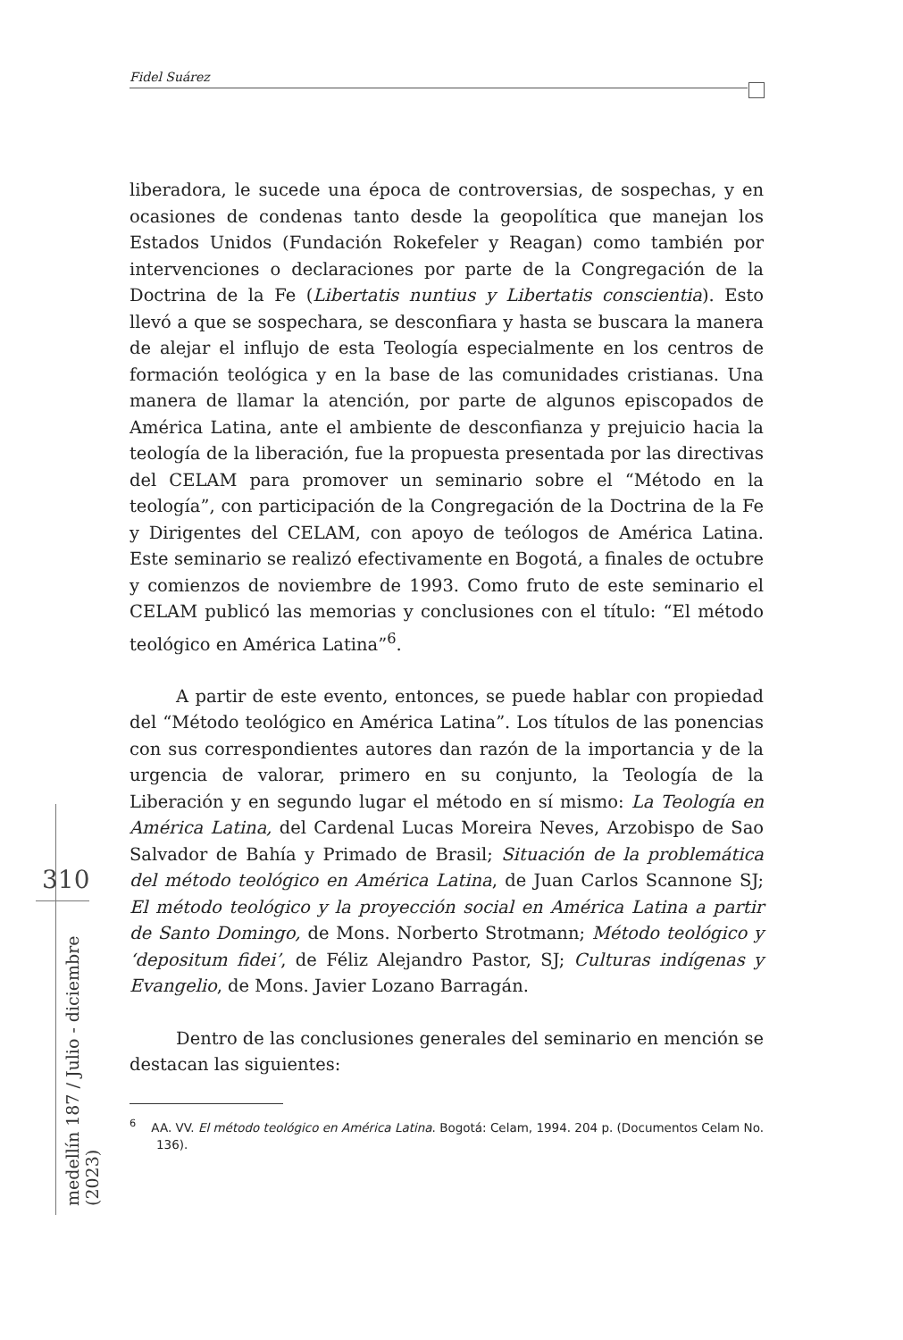Fidel Suárez
liberadora, le sucede una época de controversias, de sospechas, y en ocasiones de condenas tanto desde la geopolítica que manejan los Estados Unidos (Fundación Rokefeler y Reagan) como también por intervenciones o declaraciones por parte de la Congregación de la Doctrina de la Fe (Libertatis nuntius y Libertatis conscientia). Esto llevó a que se sospechara, se desconfiara y hasta se buscara la manera de alejar el influjo de esta Teología especialmente en los centros de formación teológica y en la base de las comunidades cristianas. Una manera de llamar la atención, por parte de algunos episcopados de América Latina, ante el ambiente de desconfianza y prejuicio hacia la teología de la liberación, fue la propuesta presentada por las directivas del CELAM para promover un seminario sobre el “Método en la teología”, con participación de la Congregación de la Doctrina de la Fe y Dirigentes del CELAM, con apoyo de teólogos de América Latina. Este seminario se realizó efectivamente en Bogotá, a finales de octubre y comienzos de noviembre de 1993. Como fruto de este seminario el CELAM publicó las memorias y conclusiones con el título: “El método teológico en América Latina”<sup>6</sup>.
A partir de este evento, entonces, se puede hablar con propiedad del “Método teológico en América Latina”. Los títulos de las ponencias con sus correspondientes autores dan razón de la importancia y de la urgencia de valorar, primero en su conjunto, la Teología de la Liberación y en segundo lugar el método en sí mismo: La Teología en América Latina, del Cardenal Lucas Moreira Neves, Arzobispo de Sao Salvador de Bahía y Primado de Brasil; Situación de la problemática del método teológico en América Latina, de Juan Carlos Scannone SJ; El método teológico y la proyección social en América Latina a partir de Santo Domingo, de Mons. Norberto Strotmann; Método teológico y ‘depositum fidei’, de Féliz Alejandro Pastor, SJ; Culturas indígenas y Evangelio, de Mons. Javier Lozano Barragán.
Dentro de las conclusiones generales del seminario en mención se destacan las siguientes:
<sup>6</sup> AA. VV. El método teológico en América Latina. Bogotá: Celam, 1994. 204 p. (Documentos Celam No. 136).
310
medellín 187 / Julio - diciembre (2023)